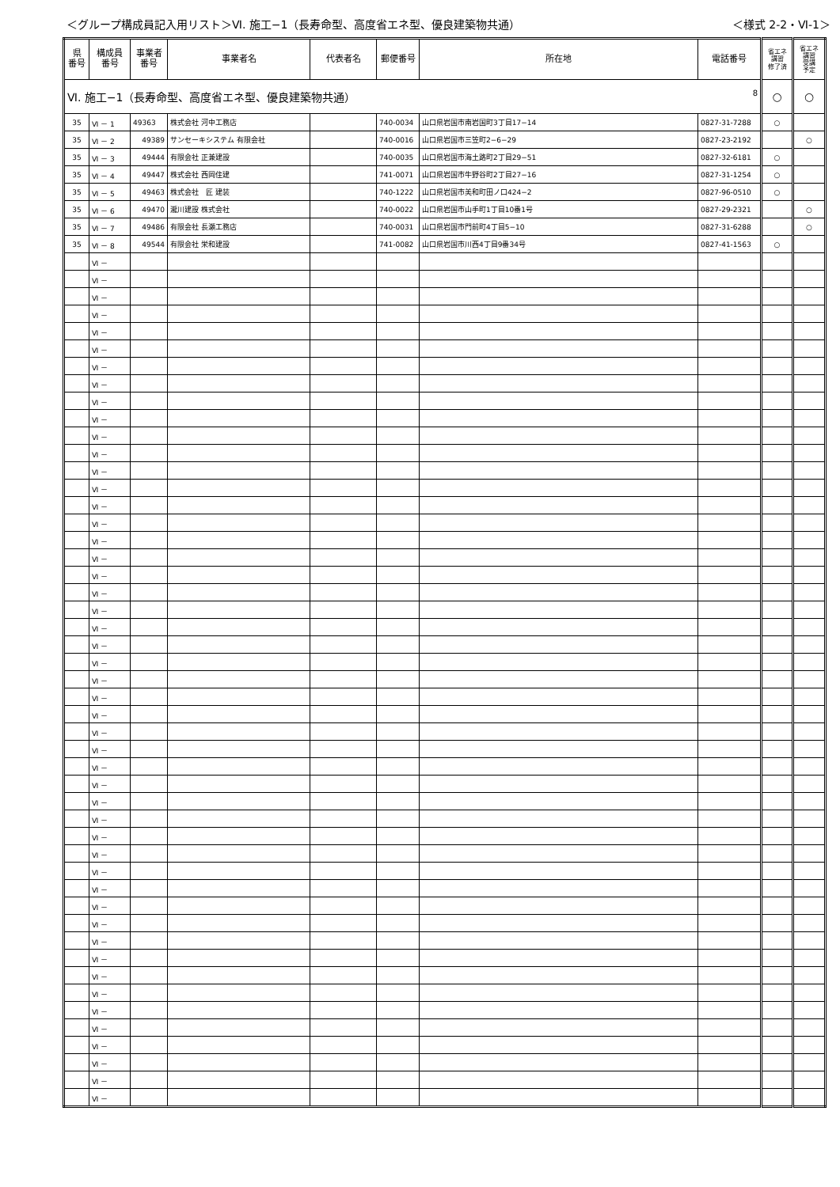＜グループ構成員記入用リスト＞Ⅵ. 施工−1（長寿命型、高度省エネ型、優良建築物共通） ＜様式 2-2・Ⅵ-1＞
| 県 番号 | 構成員 番号 | 事業者 番号 | 事業者名 | 代表者名 | 郵便番号 | 所在地 | 電話番号 | 省エネ 講習 修了済 | 省エネ 講習 受講 予定 |
| --- | --- | --- | --- | --- | --- | --- | --- | --- | --- |
| Ⅵ. 施工−1（長寿命型、高度省エネ型、優良建築物共通） 8 | | | | | | | | ○ | ○ |
| 35 | Ⅵ － 1 | 49363 | 株式会社 河中工務店 | | 740-0034 | 山口県岩国市南岩国町3丁目17−14 | 0827-31-7288 | ○ | |
| 35 | Ⅵ － 2 | 49389 | サンセーキシステム 有限会社 | | 740-0016 | 山口県岩国市三笠町2−6−29 | 0827-23-2192 | | ○ |
| 35 | Ⅵ － 3 | 49444 | 有限会社 正兼建設 | | 740-0035 | 山口県岩国市海土路町2丁目29−51 | 0827-32-6181 | ○ | |
| 35 | Ⅵ － 4 | 49447 | 株式会社 西岡住建 | | 741-0071 | 山口県岩国市牛野谷町2丁目27−16 | 0827-31-1254 | ○ | |
| 35 | Ⅵ － 5 | 49463 | 株式会社 匠 建装 | | 740-1222 | 山口県岩国市美和町田ノ口424−2 | 0827-96-0510 | ○ | |
| 35 | Ⅵ － 6 | 49470 | 瀧川建設 株式会社 | | 740-0022 | 山口県岩国市山手町1丁目10番1号 | 0827-29-2321 | | ○ |
| 35 | Ⅵ － 7 | 49486 | 有限会社 長瀬工務店 | | 740-0031 | 山口県岩国市門前町4丁目5−10 | 0827-31-6288 | | ○ |
| 35 | Ⅵ － 8 | 49544 | 有限会社 栄和建設 | | 741-0082 | 山口県岩国市川西4丁目9番34号 | 0827-41-1563 | ○ | |
| | Ⅵ － | | | | | | | | |
| | Ⅵ － | | | | | | | | |
| | Ⅵ － | | | | | | | | |
| | Ⅵ － | | | | | | | | |
| | Ⅵ － | | | | | | | | |
| | Ⅵ － | | | | | | | | |
| | Ⅵ － | | | | | | | | |
| | Ⅵ － | | | | | | | | |
| | Ⅵ － | | | | | | | | |
| | Ⅵ － | | | | | | | | |
| | Ⅵ － | | | | | | | | |
| | Ⅵ － | | | | | | | | |
| | Ⅵ － | | | | | | | | |
| | Ⅵ － | | | | | | | | |
| | Ⅵ － | | | | | | | | |
| | Ⅵ － | | | | | | | | |
| | Ⅵ － | | | | | | | | |
| | Ⅵ － | | | | | | | | |
| | Ⅵ － | | | | | | | | |
| | Ⅵ － | | | | | | | | |
| | Ⅵ － | | | | | | | | |
| | Ⅵ － | | | | | | | | |
| | Ⅵ － | | | | | | | | |
| | Ⅵ － | | | | | | | | |
| | Ⅵ － | | | | | | | | |
| | Ⅵ － | | | | | | | | |
| | Ⅵ － | | | | | | | | |
| | Ⅵ － | | | | | | | | |
| | Ⅵ － | | | | | | | | |
| | Ⅵ － | | | | | | | | |
| | Ⅵ － | | | | | | | | |
| | Ⅵ － | | | | | | | | |
| | Ⅵ － | | | | | | | | |
| | Ⅵ － | | | | | | | | |
| | Ⅵ － | | | | | | | | |
| | Ⅵ － | | | | | | | | |
| | Ⅵ － | | | | | | | | |
| | Ⅵ － | | | | | | | | |
| | Ⅵ － | | | | | | | | |
| | Ⅵ － | | | | | | | | |
| | Ⅵ － | | | | | | | | |
| | Ⅵ － | | | | | | | | |
| | Ⅵ － | | | | | | | | |
| | Ⅵ － | | | | | | | | |
| | Ⅵ － | | | | | | | | |
| | Ⅵ － | | | | | | | | |
| | Ⅵ － | | | | | | | | |
| | Ⅵ － | | | | | | | | |
| | Ⅵ － | | | | | | | | |